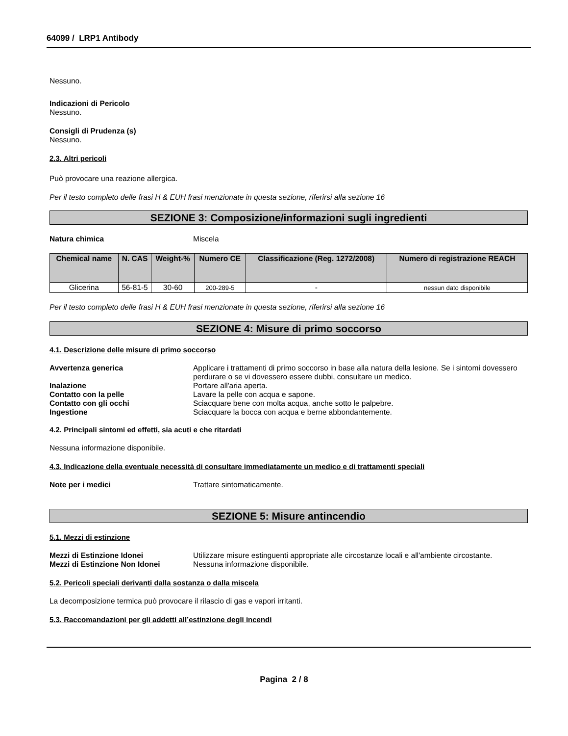64099 / LRP1 Antibody
Nessuno.
Indicazioni di Pericolo
Nessuno.
Consigli di Prudenza (s)
Nessuno.
2.3. Altri pericoli
Può provocare una reazione allergica.
Per il testo completo delle frasi H & EUH frasi menzionate in questa sezione, riferirsi alla sezione 16
SEZIONE 3: Composizione/informazioni sugli ingredienti
Natura chimica Miscela
| Chemical name | N. CAS | Weight-% | Numero CE | Classificazione (Reg. 1272/2008) | Numero di registrazione REACH |
| --- | --- | --- | --- | --- | --- |
| Glicerina | 56-81-5 | 30-60 | 200-289-5 | - | nessun dato disponibile |
Per il testo completo delle frasi H & EUH frasi menzionate in questa sezione, riferirsi alla sezione 16
SEZIONE 4: Misure di primo soccorso
4.1. Descrizione delle misure di primo soccorso
Avvertenza generica Applicare i trattamenti di primo soccorso in base alla natura della lesione. Se i sintomi dovessero perdurare o se vi dovessero essere dubbi, consultare un medico.
Inalazione Portare all'aria aperta.
Contatto con la pelle Lavare la pelle con acqua e sapone.
Contatto con gli occhi Sciacquare bene con molta acqua, anche sotto le palpebre.
Ingestione Sciacquare la bocca con acqua e berne abbondantemente.
4.2. Principali sintomi ed effetti, sia acuti e che ritardati
Nessuna informazione disponibile.
4.3. Indicazione della eventuale necessità di consultare immediatamente un medico e di trattamenti speciali
Note per i medici Trattare sintomaticamente.
SEZIONE 5: Misure antincendio
5.1. Mezzi di estinzione
Mezzi di Estinzione Idonei Utilizzare misure estinguenti appropriate alle circostanze locali e all'ambiente circostante.
Mezzi di Estinzione Non Idonei Nessuna informazione disponibile.
5.2. Pericoli speciali derivanti dalla sostanza o dalla miscela
La decomposizione termica può provocare il rilascio di gas e vapori irritanti.
5.3. Raccomandazioni per gli addetti all’estinzione degli incendi
Pagina 2 / 8